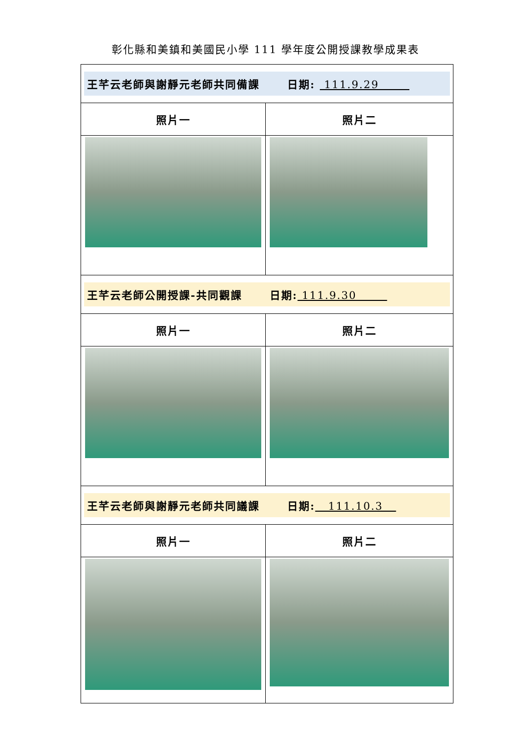彰化縣和美鎮和美國民小學 111 學年度公開授課教學成果表
| 王芊云老師與謝靜元老師共同備課 日期: 111.9.29 | |
| 照片一 | 照片二 |
| 王芊云老師公開授課-共同觀課 日期: 111.9.30 | |
| 照片一 | 照片二 |
| 王芊云老師與謝靜元老師共同議課 日期: 111.10.3 | |
| 照片一 | 照片二 |